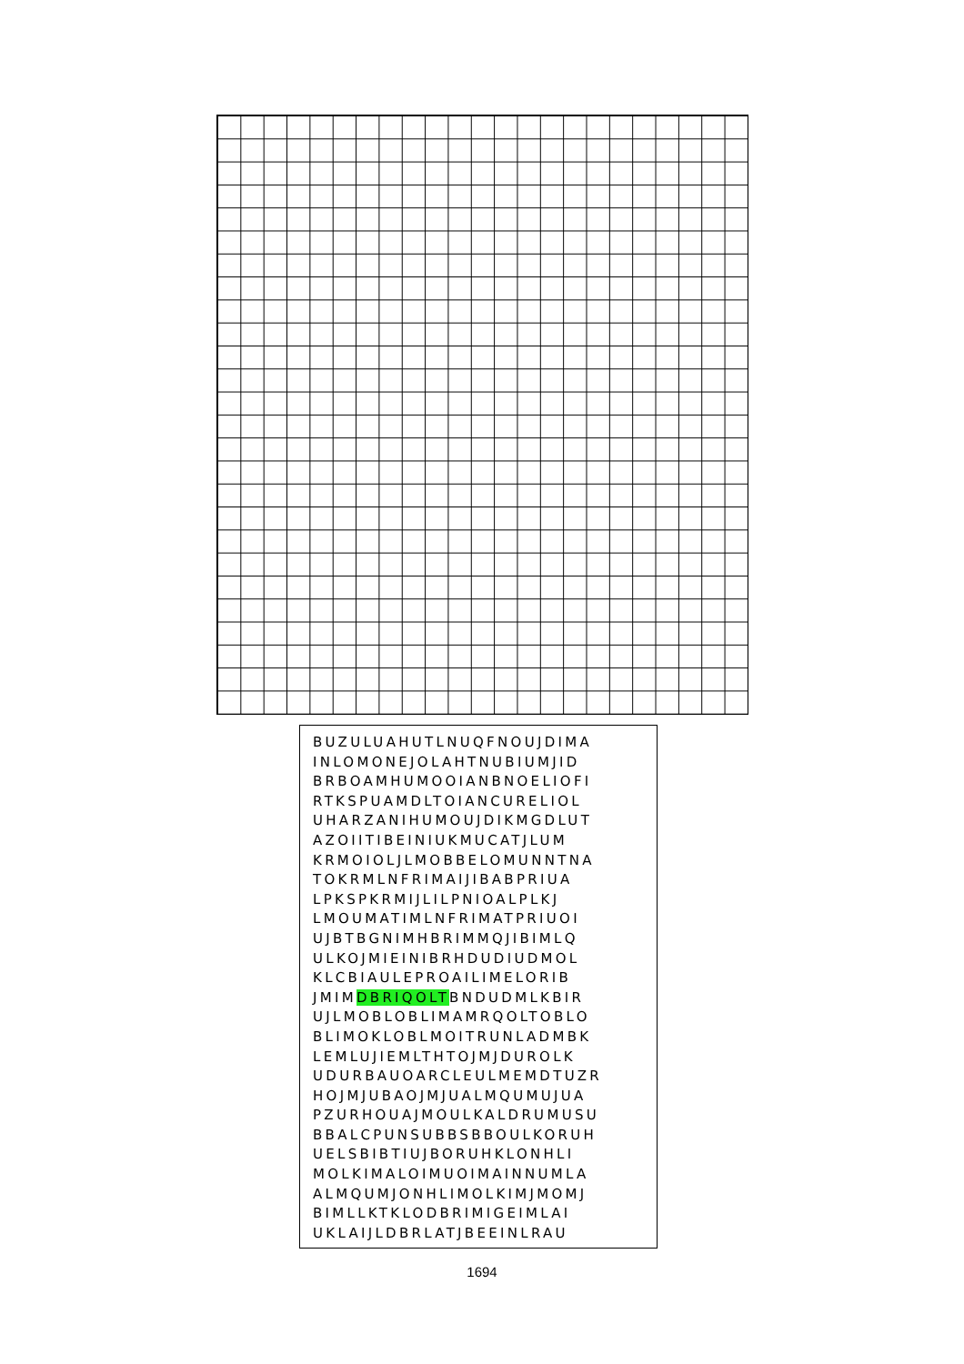BUZULUAHUTLNUQFNOUJDIMA
INLOMONEJOLAHTNUBIUMJID
BRBOAMHUMOOIANBNOELIOFI
RTKSPUAMDLTOIANCURELIOL
UHARZANIHUMOUJDIKMGDLUT
AZOIITIBEINIUKMUCATJLUM
KRMOIOLJLMOBBELOMUNNTNA
TOKRMLNFRIMAIJIBABPRIUA
LPKSPKRMIJLILPNIOALPLKJ
LMOUMATIMLNFRIMATPRIUOI
UJBTBGNIMHBRIMMQJIBIMLQ
ULKOJMIEINIBRHDUDIUDMOL
KLCBIAULEPROAILIMELORIB
JMIMDBRIQOLTBNDUDMLKBIR
UJLMOBLOBLIMAMRQOLTOBLO
BLIMOKLOBLMOITRUNLADMBK
LEMLUJIEMLTHTOJMJDUROLK
UDURBAUOARCLEULMEMDTUZR
HOJMJUBAOJMJUALMQUMUJUA
PZURHOUAJMOULKALDRUMUSU
BBALCPUNSUBBSBBOULKORUH
UELSBIBTIUJBORUHKLONHLI
MOLKIMALOIMUOIMAINNUMLA
ALMQUMJONHLIMOLKIMJMOMJ
BIMLLKTKLODBRIMIGEIMLAI
UKLAIJLDBRLATJBEEINLRAU
1694